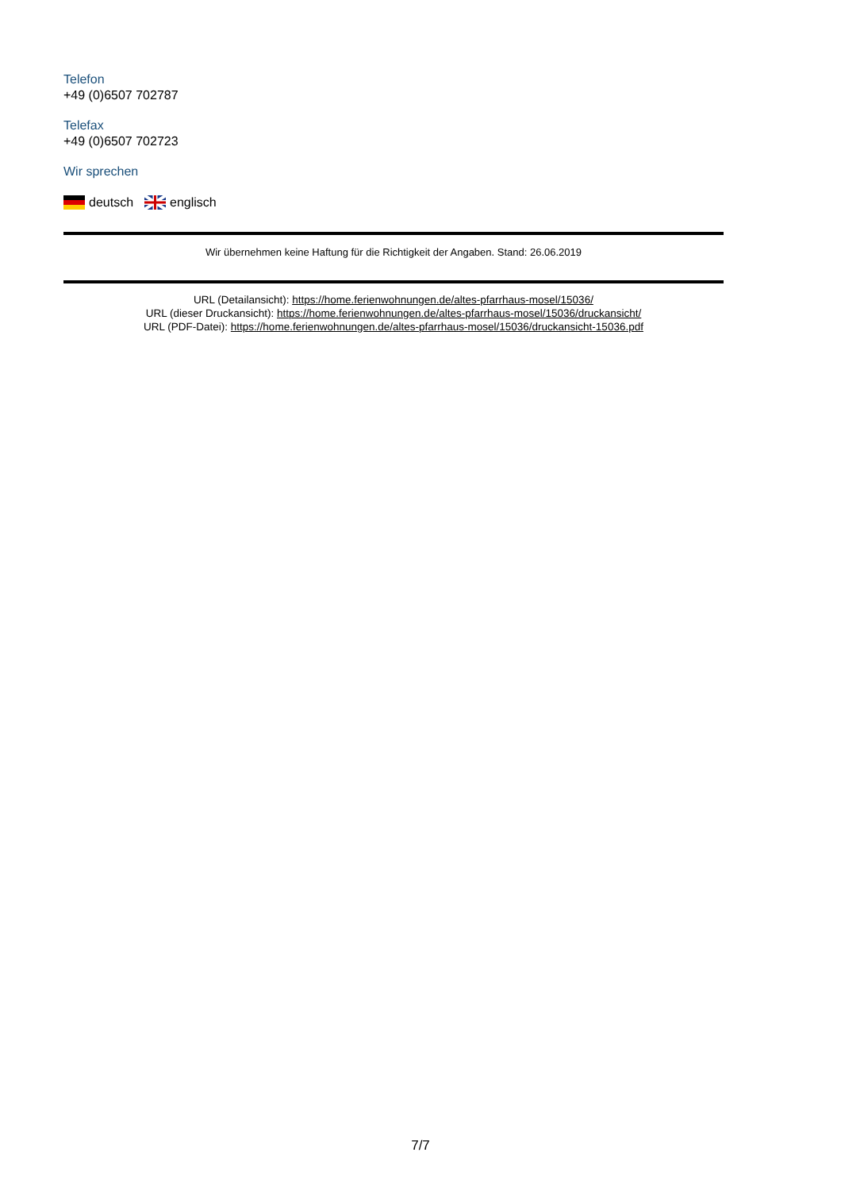Telefon
+49 (0)6507 702787
Telefax
+49 (0)6507 702723
Wir sprechen
deutsch englisch
Wir übernehmen keine Haftung für die Richtigkeit der Angaben. Stand: 26.06.2019
URL (Detailansicht): https://home.ferienwohnungen.de/altes-pfarrhaus-mosel/15036/
URL (dieser Druckansicht): https://home.ferienwohnungen.de/altes-pfarrhaus-mosel/15036/druckansicht/
URL (PDF-Datei): https://home.ferienwohnungen.de/altes-pfarrhaus-mosel/15036/druckansicht-15036.pdf
7/7